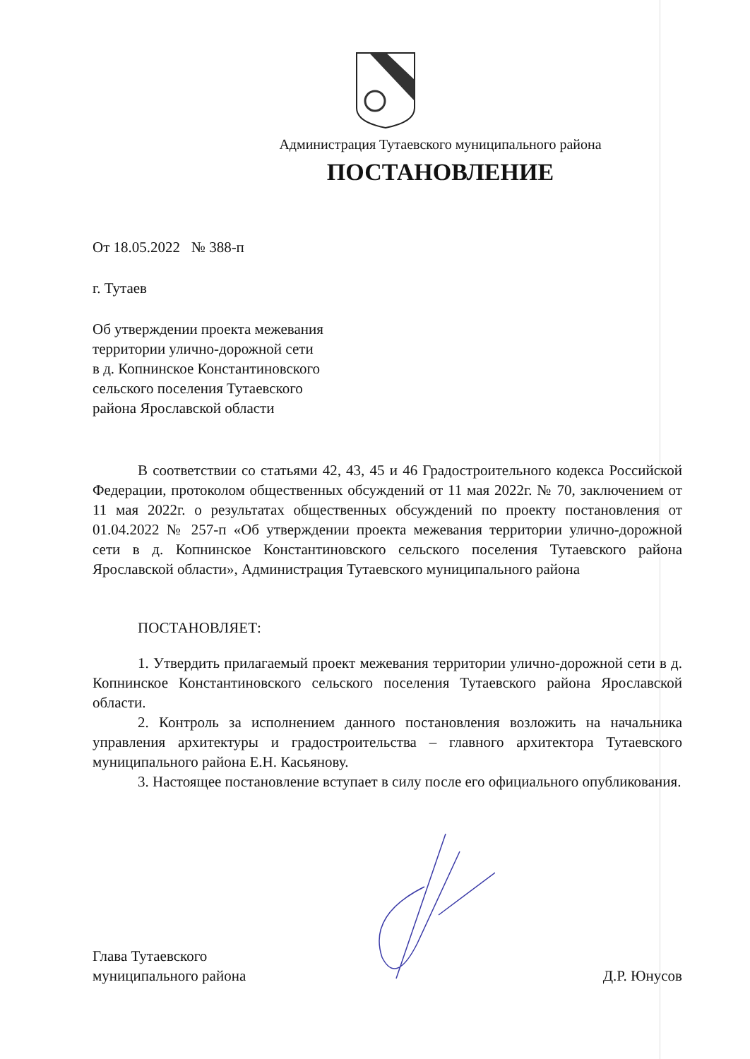Администрация Тутаевского муниципального района
ПОСТАНОВЛЕНИЕ
От 18.05.2022 № 388-п
г. Тутаев
Об утверждении проекта межевания
территории улично-дорожной сети
в д. Копнинское Константиновского
сельского поселения Тутаевского
района Ярославской области
В соответствии со статьями 42, 43, 45 и 46 Градостроительного кодекса Российской Федерации, протоколом общественных обсуждений от 11 мая 2022г. № 70, заключением от 11 мая 2022г. о результатах общественных обсуждений по проекту постановления от 01.04.2022 № 257-п «Об утверждении проекта межевания территории улично-дорожной сети в д. Копнинское Константиновского сельского поселения Тутаевского района Ярославской области», Администрация Тутаевского муниципального района
ПОСТАНОВЛЯЕТ:
1. Утвердить прилагаемый проект межевания территории улично-дорожной сети в д. Копнинское Константиновского сельского поселения Тутаевского района Ярославской области.
2. Контроль за исполнением данного постановления возложить на начальника управления архитектуры и градостроительства – главного архитектора Тутаевского муниципального района Е.Н. Касьянову.
3. Настоящее постановление вступает в силу после его официального опубликования.
Глава Тутаевского
муниципального района
Д.Р. Юнусов